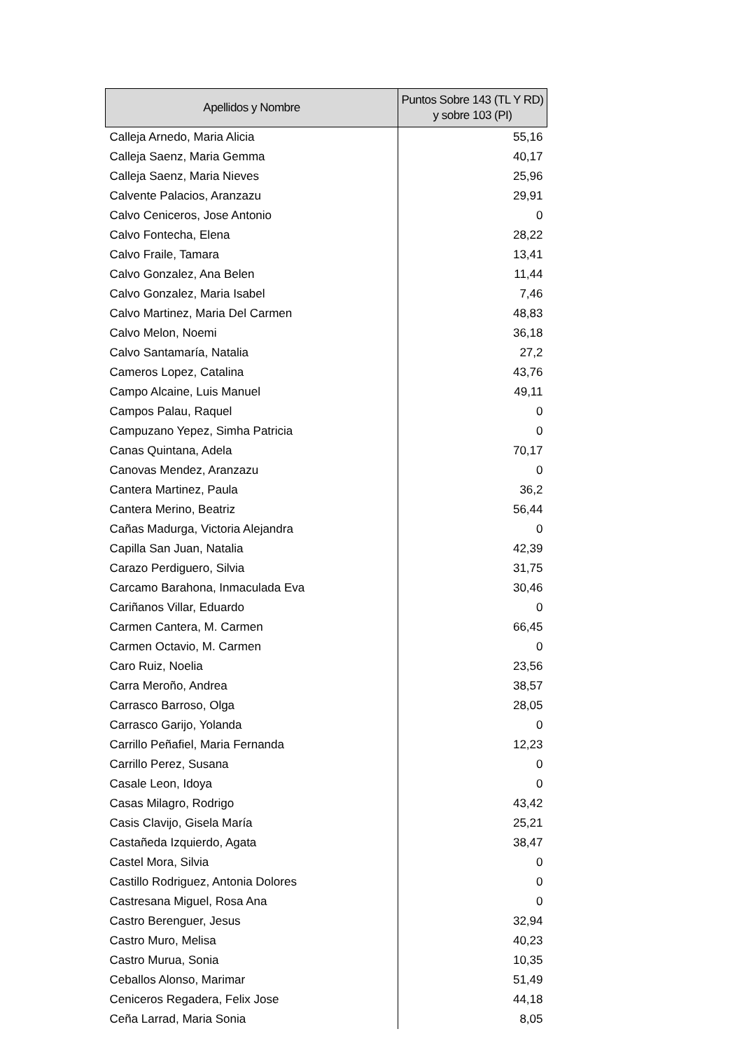| Apellidos y Nombre | Puntos Sobre 143 (TL Y RD) y sobre 103 (PI) |
| --- | --- |
| Calleja Arnedo, Maria Alicia | 55,16 |
| Calleja Saenz, Maria Gemma | 40,17 |
| Calleja Saenz, Maria Nieves | 25,96 |
| Calvente Palacios, Aranzazu | 29,91 |
| Calvo Ceniceros, Jose Antonio | 0 |
| Calvo Fontecha, Elena | 28,22 |
| Calvo Fraile, Tamara | 13,41 |
| Calvo Gonzalez, Ana Belen | 11,44 |
| Calvo Gonzalez, Maria Isabel | 7,46 |
| Calvo Martinez, Maria Del Carmen | 48,83 |
| Calvo Melon, Noemi | 36,18 |
| Calvo Santamaría, Natalia | 27,2 |
| Cameros Lopez, Catalina | 43,76 |
| Campo Alcaine, Luis Manuel | 49,11 |
| Campos Palau, Raquel | 0 |
| Campuzano Yepez, Simha Patricia | 0 |
| Canas Quintana, Adela | 70,17 |
| Canovas Mendez, Aranzazu | 0 |
| Cantera Martinez, Paula | 36,2 |
| Cantera Merino, Beatriz | 56,44 |
| Cañas Madurga, Victoria Alejandra | 0 |
| Capilla San Juan, Natalia | 42,39 |
| Carazo Perdiguero, Silvia | 31,75 |
| Carcamo Barahona, Inmaculada Eva | 30,46 |
| Cariñanos Villar, Eduardo | 0 |
| Carmen Cantera, M. Carmen | 66,45 |
| Carmen Octavio, M. Carmen | 0 |
| Caro Ruiz, Noelia | 23,56 |
| Carra Meroño, Andrea | 38,57 |
| Carrasco Barroso, Olga | 28,05 |
| Carrasco Garijo, Yolanda | 0 |
| Carrillo Peñafiel, Maria Fernanda | 12,23 |
| Carrillo Perez, Susana | 0 |
| Casale Leon, Idoya | 0 |
| Casas Milagro, Rodrigo | 43,42 |
| Casis Clavijo, Gisela María | 25,21 |
| Castañeda Izquierdo, Agata | 38,47 |
| Castel Mora, Silvia | 0 |
| Castillo Rodriguez, Antonia Dolores | 0 |
| Castresana Miguel, Rosa Ana | 0 |
| Castro Berenguer, Jesus | 32,94 |
| Castro Muro, Melisa | 40,23 |
| Castro Murua, Sonia | 10,35 |
| Ceballos Alonso, Marimar | 51,49 |
| Ceniceros Regadera, Felix Jose | 44,18 |
| Ceña Larrad, Maria Sonia | 8,05 |